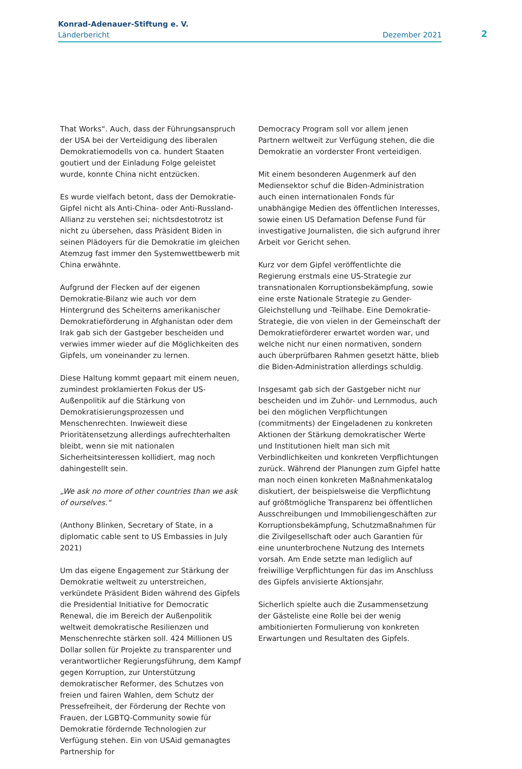Konrad-Adenauer-Stiftung e. V.
Länderbericht Dezember 2021
2
That Works“. Auch, dass der Führungsanspruch der USA bei der Verteidigung des liberalen Demokratiemodells von ca. hundert Staaten goutiert und der Einladung Folge geleistet wurde, konnte China nicht entzücken.
Es wurde vielfach betont, dass der Demokratie-Gipfel nicht als Anti-China- oder Anti-Russland-Allianz zu verstehen sei; nichtsdestotrotz ist nicht zu übersehen, dass Präsident Biden in seinen Plädoyers für die Demokratie im gleichen Atemzug fast immer den Systemwettbewerb mit China erwähnte.
Aufgrund der Flecken auf der eigenen Demokratie-Bilanz wie auch vor dem Hintergrund des Scheiterns amerikanischer Demokratieförderung in Afghanistan oder dem Irak gab sich der Gastgeber bescheiden und verwies immer wieder auf die Möglichkeiten des Gipfels, um voneinander zu lernen.
Diese Haltung kommt gepaart mit einem neuen, zumindest proklamierten Fokus der US-Außenpolitik auf die Stärkung von Demokratisierungsprozessen und Menschenrechten. Inwieweit diese Prioritätensetzung allerdings aufrechterhalten bleibt, wenn sie mit nationalen Sicherheitsinteressen kollidiert, mag noch dahingestellt sein.
„We ask no more of other countries than we ask of ourselves.“
(Anthony Blinken, Secretary of State, in a diplomatic cable sent to US Embassies in July 2021)
Um das eigene Engagement zur Stärkung der Demokratie weltweit zu unterstreichen, verkündete Präsident Biden während des Gipfels die Presidential Initiative for Democratic Renewal, die im Bereich der Außenpolitik weltweit demokratische Resilienzen und Menschenrechte stärken soll. 424 Millionen US Dollar sollen für Projekte zu transparenter und verantwortlicher Regierungsführung, dem Kampf gegen Korruption, zur Unterstützung demokratischer Reformer, des Schutzes von freien und fairen Wahlen, dem Schutz der Pressefreiheit, der Förderung der Rechte von Frauen, der LGBTQ-Community sowie für Demokratie fördernde Technologien zur Verfügung stehen. Ein von USAid gemanagtes Partnership for
Democracy Program soll vor allem jenen Partnern weltweit zur Verfügung stehen, die die Demokratie an vorderster Front verteidigen.
Mit einem besonderen Augenmerk auf den Mediensektor schuf die Biden-Administration auch einen internationalen Fonds für unabhängige Medien des öffentlichen Interesses, sowie einen US Defamation Defense Fund für investigative Journalisten, die sich aufgrund ihrer Arbeit vor Gericht sehen.
Kurz vor dem Gipfel veröffentlichte die Regierung erstmals eine US-Strategie zur transnationalen Korruptionsbekämpfung, sowie eine erste Nationale Strategie zu Gender-Gleichstellung und -Teilhabe. Eine Demokratie-Strategie, die von vielen in der Gemeinschaft der Demokratieförderer erwartet worden war, und welche nicht nur einen normativen, sondern auch überprüfbaren Rahmen gesetzt hätte, blieb die Biden-Administration allerdings schuldig.
Insgesamt gab sich der Gastgeber nicht nur bescheiden und im Zuhör- und Lernmodus, auch bei den möglichen Verpflichtungen (commitments) der Eingeladenen zu konkreten Aktionen der Stärkung demokratischer Werte und Institutionen hielt man sich mit Verbindlichkeiten und konkreten Verpflichtungen zurück. Während der Planungen zum Gipfel hatte man noch einen konkreten Maßnahmenkatalog diskutiert, der beispielsweise die Verpflichtung auf größtmögliche Transparenz bei öffentlichen Ausschreibungen und Immobiliengeschäften zur Korruptionsbekämpfung, Schutzmaßnahmen für die Zivilgesellschaft oder auch Garantien für eine ununterbrochene Nutzung des Internets vorsah. Am Ende setzte man lediglich auf freiwillige Verpflichtungen für das im Anschluss des Gipfels anvisierte Aktionsjahr.
Sicherlich spielte auch die Zusammensetzung der Gästeliste eine Rolle bei der wenig ambitionierten Formulierung von konkreten Erwartungen und Resultaten des Gipfels.